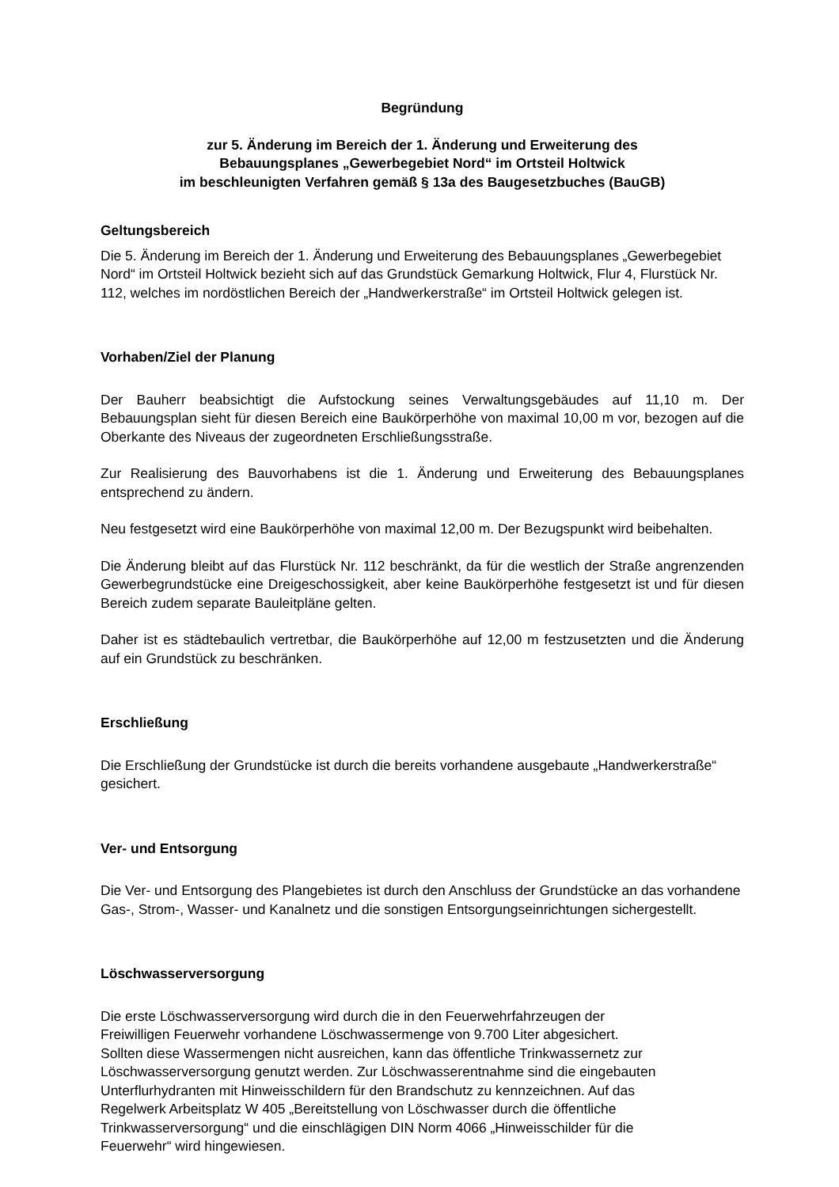Begründung
zur 5. Änderung im Bereich der 1. Änderung und Erweiterung des
Bebauungsplanes „Gewerbegebiet Nord“ im Ortsteil Holtwick
im beschleunigten Verfahren gemäß § 13a des Baugesetzbuches (BauGB)
Geltungsbereich
Die 5. Änderung im Bereich der 1. Änderung und Erweiterung des Bebauungsplanes „Gewerbegebiet Nord“ im Ortsteil Holtwick bezieht sich auf das Grundstück Gemarkung Holtwick, Flur 4, Flurstück Nr. 112, welches im nordöstlichen Bereich der „Handwerkerstraße“ im Ortsteil Holtwick gelegen ist.
Vorhaben/Ziel der Planung
Der Bauherr beabsichtigt die Aufstockung seines Verwaltungsgebäudes auf 11,10 m. Der Bebauungsplan sieht für diesen Bereich eine Baukörperhöhe von maximal 10,00 m vor, bezogen auf die Oberkante des Niveaus der zugeordneten Erschließungsstraße.
Zur Realisierung des Bauvorhabens ist die 1. Änderung und Erweiterung des Bebauungsplanes entsprechend zu ändern.
Neu festgesetzt wird eine Baukörperhöhe von maximal 12,00 m. Der Bezugspunkt wird beibehalten.
Die Änderung bleibt auf das Flurstück Nr. 112 beschränkt, da für die westlich der Straße angrenzenden Gewerbegrundstücke eine Dreigeschossigkeit, aber keine Baukörperhöhe festgesetzt ist und für diesen Bereich zudem separate Bauleitpläne gelten.
Daher ist es städtebaulich vertretbar, die Baukörperhöhe auf 12,00 m festzusetzten und die Änderung auf ein Grundstück zu beschränken.
Erschließung
Die Erschließung der Grundstücke ist durch die bereits vorhandene ausgebaute „Handwerkerstraße“ gesichert.
Ver- und Entsorgung
Die Ver- und Entsorgung des Plangebietes ist durch den Anschluss der Grundstücke an das vorhandene Gas-, Strom-, Wasser- und Kanalnetz und die sonstigen Entsorgungseinrichtungen sichergestellt.
Löschwasserversorgung
Die erste Löschwasserversorgung wird durch die in den Feuerwehrfahrzeugen der
Freiwilligen Feuerwehr vorhandene Löschwassermenge von 9.700 Liter abgesichert.
Sollten diese Wassermengen nicht ausreichen, kann das öffentliche Trinkwassernetz zur
Löschwasserversorgung genutzt werden. Zur Löschwasserentnahme sind die eingebauten
Unterflurhydranten mit Hinweisschildern für den Brandschutz zu kennzeichnen. Auf das
Regelwerk Arbeitsplatz W 405 „Bereitstellung von Löschwasser durch die öffentliche
Trinkwasserversorgung“ und die einschlägigen DIN Norm 4066 „Hinweisschilder für die
Feuerwehr“ wird hingewiesen.